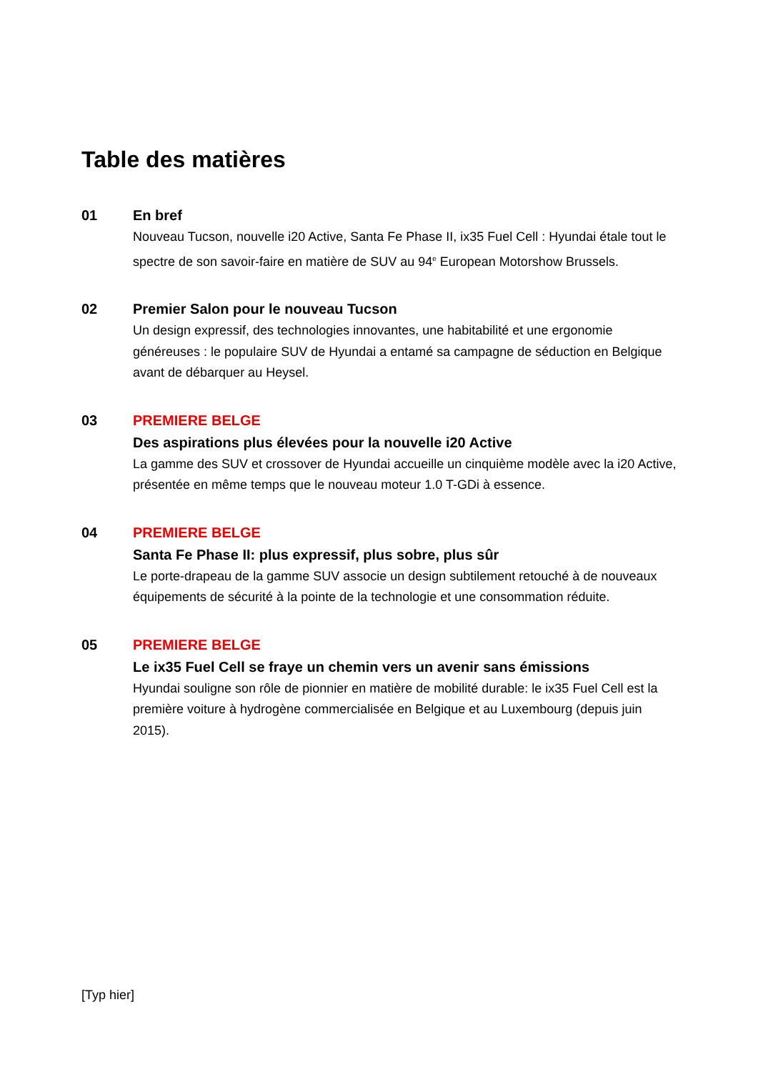Table des matières
01
En bref
Nouveau Tucson, nouvelle i20 Active, Santa Fe Phase II, ix35 Fuel Cell : Hyundai étale tout le spectre de son savoir-faire en matière de SUV au 94<sup>e</sup> European Motorshow Brussels.
02
Premier Salon pour le nouveau Tucson
Un design expressif, des technologies innovantes, une habitabilité et une ergonomie généreuses : le populaire SUV de Hyundai a entamé sa campagne de séduction en Belgique avant de débarquer au Heysel.
03
PREMIERE BELGE
Des aspirations plus élevées pour la nouvelle i20 Active
La gamme des SUV et crossover de Hyundai accueille un cinquième modèle avec la i20 Active, présentée en même temps que le nouveau moteur 1.0 T-GDi à essence.
04
PREMIERE BELGE
Santa Fe Phase II: plus expressif, plus sobre, plus sûr
Le porte-drapeau de la gamme SUV associe un design subtilement retouché à de nouveaux équipements de sécurité à la pointe de la technologie et une consommation réduite.
05
PREMIERE BELGE
Le ix35 Fuel Cell se fraye un chemin vers un avenir sans émissions
Hyundai souligne son rôle de pionnier en matière de mobilité durable: le ix35 Fuel Cell est la première voiture à hydrogène commercialisée en Belgique et au Luxembourg (depuis juin 2015).
[Typ hier]